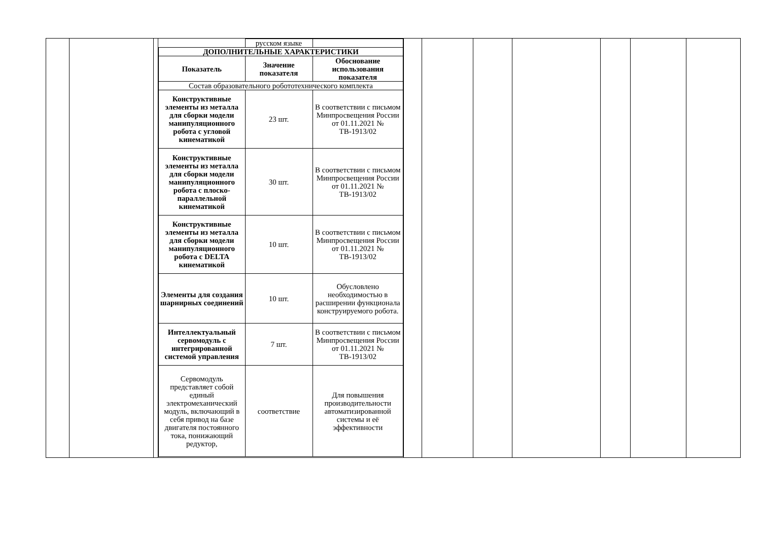| | | | / / русском языке / / / ДОПОЛНИТЕЛЬНЫЕ ХАРАКТЕРИСТИКИ / / / / Показатель / Значение показателя / Обоснование использования показателя / / Состав образовательного робототехнического комплекта / / / / Конструктивные элементы из металла для сборки модели манипуляционного робота с угловой кинематикой / 23 шт. / В соответствии с письмом Минпросвещения России от 01.11.2021 № ТВ-1913/02 / / Конструктивные элементы из металла для сборки модели манипуляционного робота с плоско-параллельной кинематикой / 30 шт. / В соответствии с письмом Минпросвещения России от 01.11.2021 № ТВ-1913/02 / / Конструктивные элементы из металла для сборки модели манипуляционного робота с DELTA кинематикой / 10 шт. / В соответствии с письмом Минпросвещения России от 01.11.2021 № ТВ-1913/02 / / Элементы для создания шарнирных соединений / 10 шт. / Обусловлено необходимостью в расширении функционала конструируемого робота. / / Интеллектуальный сервомодуль с интегрированной системой управления / 7 шт. / В соответствии с письмом Минпросвещения России от 01.11.2021 № ТВ-1913/02 / / Сервомодуль представляет собой единый электромеханический модуль, включающий в себя привод на базе двигателя постоянного тока, понижающий редуктор, / соответствие / Для повышения производительности автоматизированной системы и её эффективности / | | | | | | | |